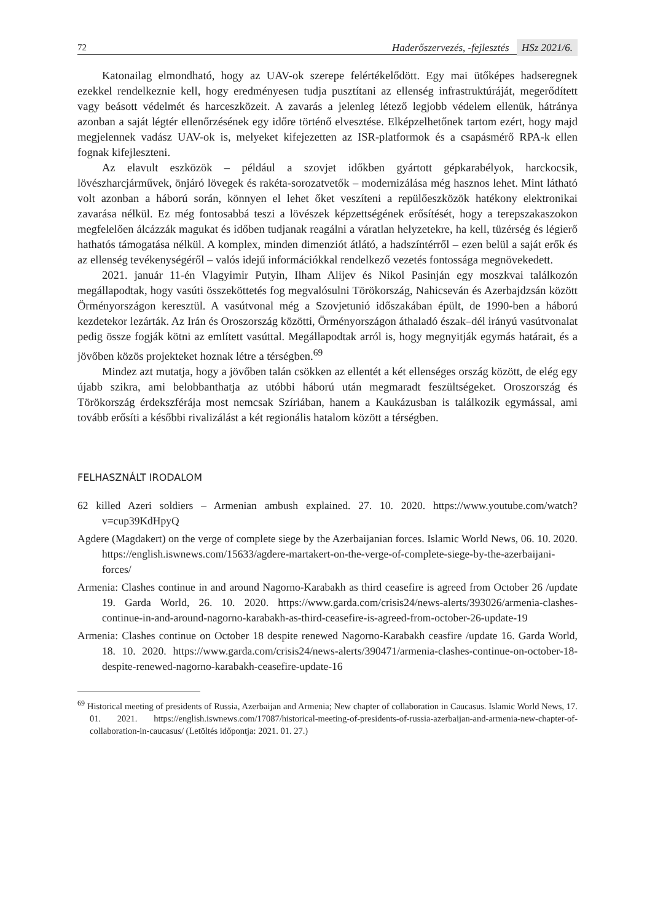72 Haderőszervezés, -fejlesztés HSz 2021/6.
Katonailag elmondható, hogy az UAV-ok szerepe felértékelődött. Egy mai ütőképes hadseregnek ezekkel rendelkeznie kell, hogy eredményesen tudja pusztítani az ellenség infrastruktúráját, megerődített vagy beásott védelmét és harceszközeit. A zavarás a jelenleg létező legjobb védelem ellenük, hátránya azonban a saját légtér ellenőrzésének egy időre történő elvesztése. Elképzelhetőnek tartom ezért, hogy majd megjelennek vadász UAV-ok is, melyeket kifejezetten az ISR-platformok és a csapásmérő RPA-k ellen fognak kifejleszteni.
Az elavult eszközök – például a szovjet időkben gyártott gépkarabélyok, harckocsik, lövészharcjárművek, önjáró lövegek és rakéta-sorozatvetők – modernizálása még hasznos lehet. Mint látható volt azonban a háború során, könnyen el lehet őket veszíteni a repülőeszközök hatékony elektronikai zavarása nélkül. Ez még fontosabbá teszi a lövészek képzettségének erősítését, hogy a terepszakaszokon megfelelően álcázzák magukat és időben tudjanak reagálni a váratlan helyzetekre, ha kell, tüzérség és légierő hathatós támogatása nélkül. A komplex, minden dimenziót átlátó, a hadszíntérről – ezen belül a saját erők és az ellenség tevékenységéről – valós idejű információkkal rendelkező vezetés fontossága megnövekedett.
2021. január 11-én Vlagyimir Putyin, Ilham Alijev és Nikol Pasinján egy moszkvai találkozón megállapodtak, hogy vasúti összeköttetés fog megvalósulni Törökország, Nahicseván és Azerbajdzsán között Örményországon keresztül. A vasútvonal még a Szovjetunió időszakában épült, de 1990-ben a háború kezdetekor lezárták. Az Irán és Oroszország közötti, Örményországon áthaladó észak–dél irányú vasútvonalat pedig össze fogják kötni az említett vasúttal. Megállapodtak arról is, hogy megnyitják egymás határait, és a jövőben közös projekteket hoznak létre a térségben.<sup>69</sup>
Mindez azt mutatja, hogy a jövőben talán csökken az ellentét a két ellenséges ország között, de elég egy újabb szikra, ami belobbanthatja az utóbbi háború után megmaradt feszültségeket. Oroszország és Törökország érdekszférája most nemcsak Szíriában, hanem a Kaukázusban is találkozik egymással, ami tovább erősíti a későbbi rivalizálást a két regionális hatalom között a térségben.
FELHASZNÁLT IRODALOM
62 killed Azeri soldiers – Armenian ambush explained. 27. 10. 2020. https://www.youtube.com/watch?v=cup39KdHpyQ
Agdere (Magdakert) on the verge of complete siege by the Azerbaijanian forces. Islamic World News, 06. 10. 2020. https://english.iswnews.com/15633/agdere-martakert-on-the-verge-of-complete-siege-by-the-azerbaijani-forces/
Armenia: Clashes continue in and around Nagorno-Karabakh as third ceasefire is agreed from October 26 /update 19. Garda World, 26. 10. 2020. https://www.garda.com/crisis24/news-alerts/393026/armenia-clashes-continue-in-and-around-nagorno-karabakh-as-third-ceasefire-is-agreed-from-october-26-update-19
Armenia: Clashes continue on October 18 despite renewed Nagorno-Karabakh ceasfire /update 16. Garda World, 18. 10. 2020. https://www.garda.com/crisis24/news-alerts/390471/armenia-clashes-continue-on-october-18-despite-renewed-nagorno-karabakh-ceasefire-update-16
<sup>69</sup> Historical meeting of presidents of Russia, Azerbaijan and Armenia; New chapter of collaboration in Caucasus. Islamic World News, 17. 01. 2021. https://english.iswnews.com/17087/historical-meeting-of-presidents-of-russia-azerbaijan-and-armenia-new-chapter-of-collaboration-in-caucasus/ (Letöltés időpontja: 2021. 01. 27.)